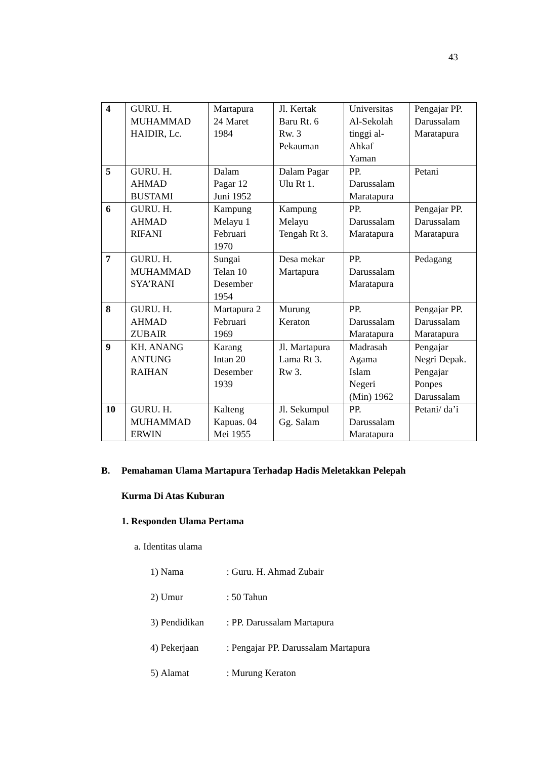43
| 4 | GURU. H. MUHAMMAD HAIDIR, Lc. | Martapura 24 Maret 1984 | Jl. Kertak Baru Rt. 6 Rw. 3 Pekauman | Universitas Al-Sekolah tinggi al- Ahkaf Yaman | Pengajar PP. Darussalam Maratapura |
| 5 | GURU. H. AHMAD BUSTAMI | Dalam Pagar 12 Juni 1952 | Dalam Pagar Ulu Rt 1. | PP. Darussalam Maratapura | Petani |
| 6 | GURU. H. AHMAD RIFANI | Kampung Melayu 1 Februari 1970 | Kampung Melayu Tengah Rt 3. | PP. Darussalam Maratapura | Pengajar PP. Darussalam Maratapura |
| 7 | GURU. H. MUHAMMAD SYA’RANI | Sungai Telan 10 Desember 1954 | Desa mekar Martapura | PP. Darussalam Maratapura | Pedagang |
| 8 | GURU. H. AHMAD ZUBAIR | Martapura 2 Februari 1969 | Murung Keraton | PP. Darussalam Maratapura | Pengajar PP. Darussalam Maratapura |
| 9 | KH. ANANG ANTUNG RAIHAN | Karang Intan 20 Desember 1939 | Jl. Martapura Lama Rt 3. Rw 3. | Madrasah Agama Islam Negeri (Min) 1962 | Pengajar Negri Depak. Pengajar Ponpes Darussalam |
| 10 | GURU. H. MUHAMMAD ERWIN | Kalteng Kapuas. 04 Mei 1955 | Jl. Sekumpul Gg. Salam | PP. Darussalam Maratapura | Petani/ da’i |
B. Pemahaman Ulama Martapura Terhadap Hadis Meletakkan Pelepah
Kurma Di Atas Kuburan
1. Responden Ulama Pertama
a. Identitas ulama
1) Nama: Guru. H. Ahmad Zubair
2) Umur: 50 Tahun
3) Pendidikan: PP. Darussalam Martapura
4) Pekerjaan: Pengajar PP. Darussalam Martapura
5) Alamat: Murung Keraton